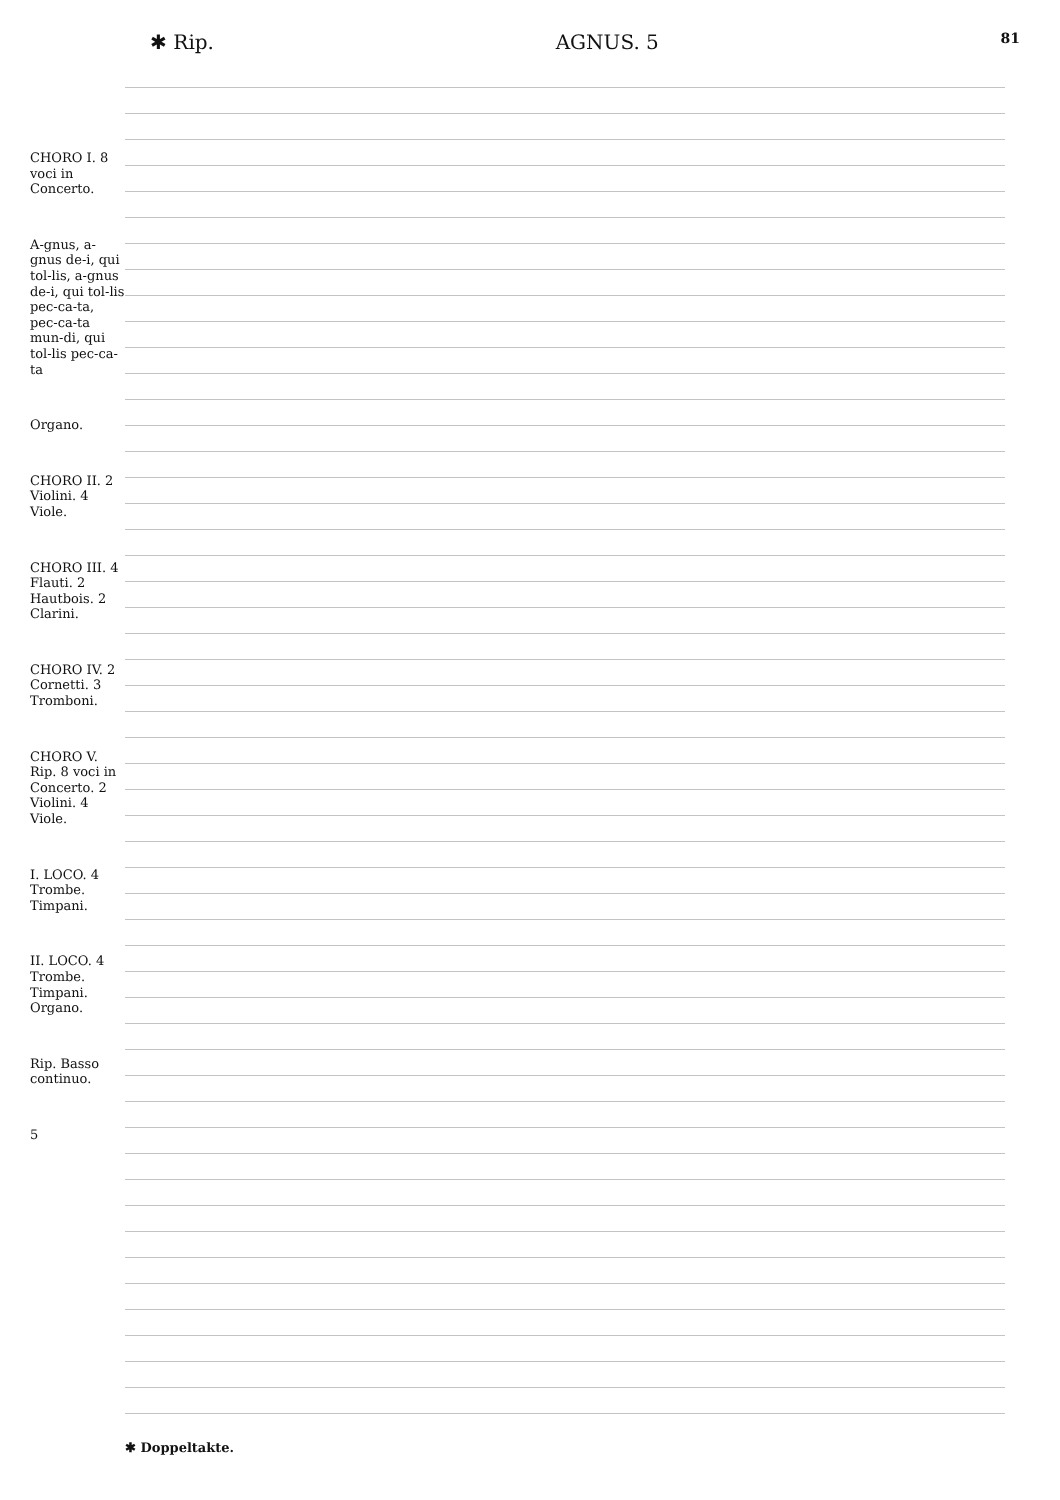✱ Rip. AGNUS. 5 81
CHORO I. 8 voci in Concerto.
A-gnus, a-gnus de-i, qui tol-lis, a-gnus de-i, qui tol-lis pec-ca-ta, pec-ca-ta mun-di, qui tol-lis pec-ca-ta
Organo.
CHORO II. 2 Violini. 4 Viole.
CHORO III. 4 Flauti. 2 Hautbois. 2 Clarini.
CHORO IV. 2 Cornetti. 3 Tromboni.
CHORO V. Rip. 8 voci in Concerto. 2 Violini. 4 Viole.
I. LOCO. 4 Trombe. Timpani.
II. LOCO. 4 Trombe. Timpani. Organo.
Rip. Basso continuo.
5
✱ Doppeltakte.